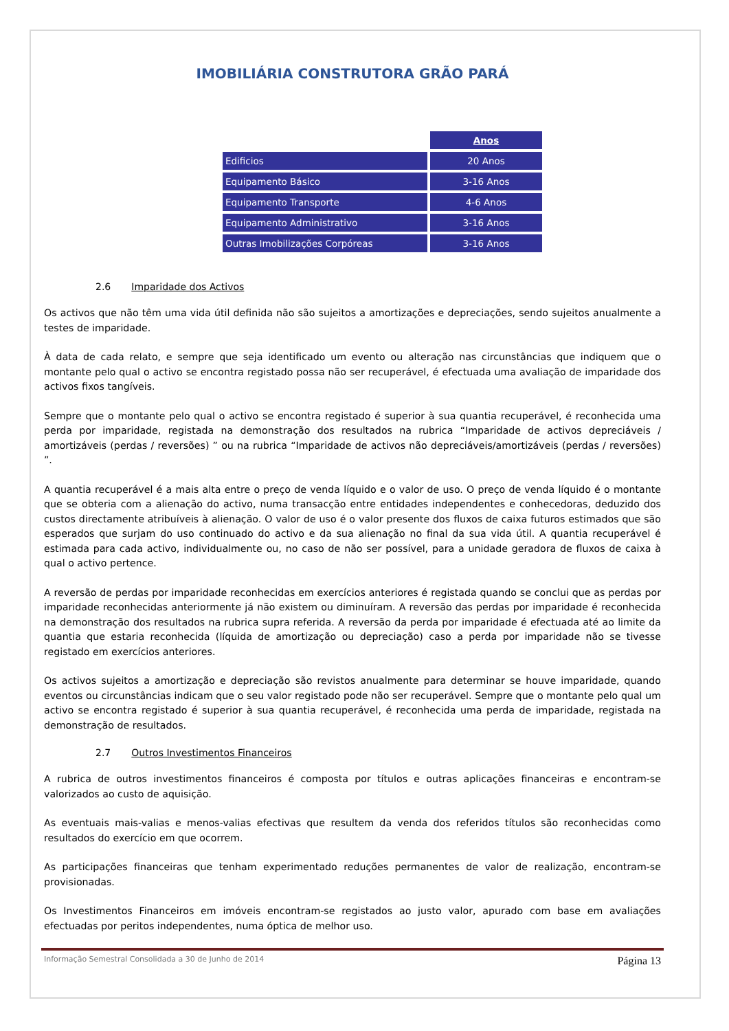IMOBILIÁRIA CONSTRUTORA GRÃO PARÁ
| | Anos |
| --- | --- |
| Edificios | 20 Anos |
| Equipamento Básico | 3-16 Anos |
| Equipamento Transporte | 4-6 Anos |
| Equipamento Administrativo | 3-16 Anos |
| Outras Imobilizações Corpóreas | 3-16 Anos |
2.6 Imparidade dos Activos
Os activos que não têm uma vida útil definida não são sujeitos a amortizações e depreciações, sendo sujeitos anualmente a testes de imparidade.
À data de cada relato, e sempre que seja identificado um evento ou alteração nas circunstâncias que indiquem que o montante pelo qual o activo se encontra registado possa não ser recuperável, é efectuada uma avaliação de imparidade dos activos fixos tangíveis.
Sempre que o montante pelo qual o activo se encontra registado é superior à sua quantia recuperável, é reconhecida uma perda por imparidade, registada na demonstração dos resultados na rubrica “Imparidade de activos depreciáveis / amortizáveis (perdas / reversões) ” ou na rubrica “Imparidade de activos não depreciáveis/amortizáveis (perdas / reversões) ”.
A quantia recuperável é a mais alta entre o preço de venda líquido e o valor de uso. O preço de venda líquido é o montante que se obteria com a alienação do activo, numa transacção entre entidades independentes e conhecedoras, deduzido dos custos directamente atribuíveis à alienação. O valor de uso é o valor presente dos fluxos de caixa futuros estimados que são esperados que surjam do uso continuado do activo e da sua alienação no final da sua vida útil. A quantia recuperável é estimada para cada activo, individualmente ou, no caso de não ser possível, para a unidade geradora de fluxos de caixa à qual o activo pertence.
A reversão de perdas por imparidade reconhecidas em exercícios anteriores é registada quando se conclui que as perdas por imparidade reconhecidas anteriormente já não existem ou diminuíram. A reversão das perdas por imparidade é reconhecida na demonstração dos resultados na rubrica supra referida. A reversão da perda por imparidade é efectuada até ao limite da quantia que estaria reconhecida (líquida de amortização ou depreciação) caso a perda por imparidade não se tivesse registado em exercícios anteriores.
Os activos sujeitos a amortização e depreciação são revistos anualmente para determinar se houve imparidade, quando eventos ou circunstâncias indicam que o seu valor registado pode não ser recuperável. Sempre que o montante pelo qual um activo se encontra registado é superior à sua quantia recuperável, é reconhecida uma perda de imparidade, registada na demonstração de resultados.
2.7 Outros Investimentos Financeiros
A rubrica de outros investimentos financeiros é composta por títulos e outras aplicações financeiras e encontram-se valorizados ao custo de aquisição.
As eventuais mais-valias e menos-valias efectivas que resultem da venda dos referidos títulos são reconhecidas como resultados do exercício em que ocorrem.
As participações financeiras que tenham experimentado reduções permanentes de valor de realização, encontram-se provisionadas.
Os Investimentos Financeiros em imóveis encontram-se registados ao justo valor, apurado com base em avaliações efectuadas por peritos independentes, numa óptica de melhor uso.
Informação Semestral Consolidada a 30 de Junho de 2014 Página 13